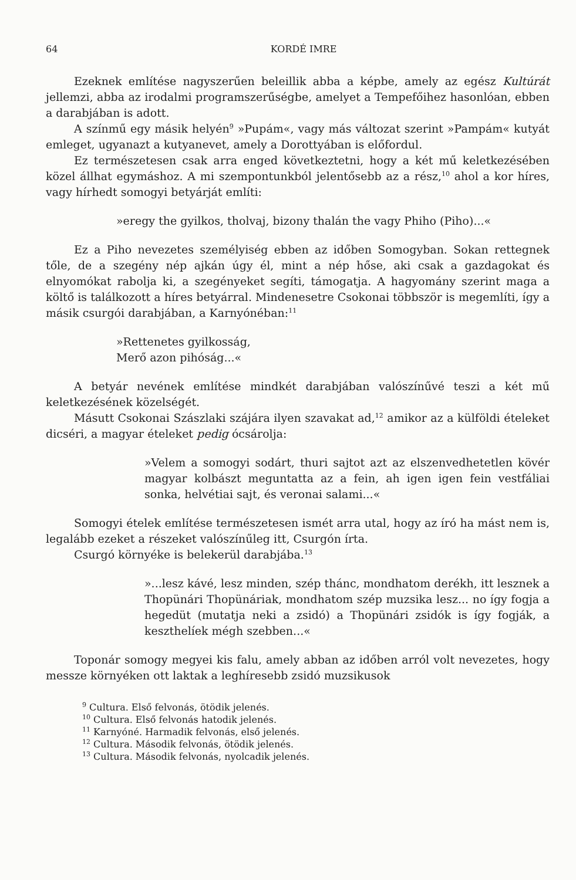64 KORDÉ IMRE
Ezeknek említése nagyszerűen beleillik abba a képbe, amely az egész Kultúrát jellemzi, abba az irodalmi programszerűségbe, amelyet a Tempefőihez hasonlóan, ebben a darabjában is adott.
A színmű egy másik helyén<sup>9</sup> »Pupám«, vagy más változat szerint »Pampám« kutyát emleget, ugyanazt a kutyanevet, amely a Dorottyában is előfordul.
Ez természetesen csak arra enged következtetni, hogy a két mű keletkezésében közel állhat egymáshoz. A mi szempontunkból jelentősebb az a rész,<sup>10</sup> ahol a kor híres, vagy hírhedt somogyi betyárját említi:
»eregy the gyilkos, tholvaj, bizony thalán the vagy Phiho (Piho)...«
Ez a Piho nevezetes személyiség ebben az időben Somogyban. Sokan rettegnek tőle, de a szegény nép ajkán úgy él, mint a nép hőse, aki csak a gazdagokat és elnyomókat rabolja ki, a szegényeket segíti, támogatja. A hagyomány szerint maga a költő is találkozott a híres betyárral. Mindenesetre Csokonai többször is megemlíti, így a másik csurgói darabjában, a Karnyónéban:<sup>11</sup>
»Rettenetes gyilkosság,
Merő azon pihóság...«
A betyár nevének említése mindkét darabjában valószínűvé teszi a két mű keletkezésének közelségét.
Másutt Csokonai Szászlaki szájára ilyen szavakat ad,<sup>12</sup> amikor az a külföldi ételeket dicséri, a magyar ételeket pedig ócsárolja:
»Velem a somogyi sodárt, thuri sajtot azt az elszenvedhetetlen kövér magyar kolbászt meguntatta az a fein, ah igen igen fein vestfáliai sonka, helvétiai sajt, és veronai salami...«
Somogyi ételek említése természetesen ismét arra utal, hogy az író ha mást nem is, legalább ezeket a részeket valószínűleg itt, Csurgón írta.
Csurgó környéke is belekerül darabjába.<sup>13</sup>
»...lesz kávé, lesz minden, szép thánc, mondhatom derékh, itt lesznek a Thopünári Thopünáriak, mondhatom szép muzsika lesz... no így fogja a hegedüt (mutatja neki a zsidó) a Thopünári zsidók is így fogják, a keszthelíek mégh szebben...«
Toponár somogy megyei kis falu, amely abban az időben arról volt nevezetes, hogy messze környéken ott laktak a leghíresebb zsidó muzsikusok
<sup>9</sup> Cultura. Első felvonás, ötödik jelenés.
<sup>10</sup> Cultura. Első felvonás hatodik jelenés.
<sup>11</sup> Karnyóné. Harmadik felvonás, első jelenés.
<sup>12</sup> Cultura. Második felvonás, ötödik jelenés.
<sup>13</sup> Cultura. Második felvonás, nyolcadik jelenés.